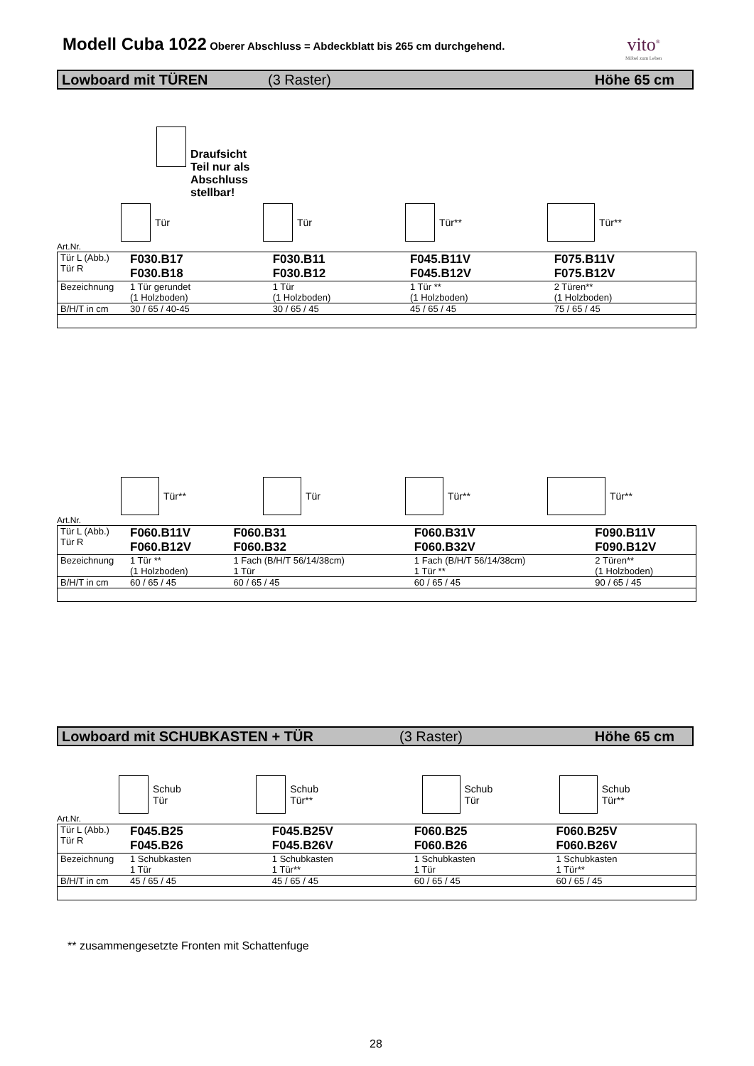Modell Cuba 1022 Oberer Abschluss = Abdeckblatt bis 265 cm durchgehend.
vito<sup>®</sup>
Möbel zum Leben
Lowboard mit TÜREN (3 Raster) Höhe 65 cm
Draufsicht
Teil nur als
Abschluss
stellbar!
Tür
Tür
Tür**
Tür**
Art.Nr.
| Tür L (Abb.) Tür R | F030.B17 F030.B18 | F030.B11 F030.B12 | F045.B11V F045.B12V | F075.B11V F075.B12V |
| Bezeichnung | 1 Tür gerundet (1 Holzboden) | 1 Tür (1 Holzboden) | 1 Tür ** (1 Holzboden) | 2 Türen** (1 Holzboden) |
| B/H/T in cm | 30 / 65 / 40-45 | 30 / 65 / 45 | 45 / 65 / 45 | 75 / 65 / 45 |
Tür**
Tür
Tür**
Tür**
Art.Nr.
| Tür L (Abb.) Tür R | F060.B11V F060.B12V | F060.B31 F060.B32 | F060.B31V F060.B32V | F090.B11V F090.B12V |
| Bezeichnung | 1 Tür ** (1 Holzboden) | 1 Fach (B/H/T 56/14/38cm) 1 Tür | 1 Fach (B/H/T 56/14/38cm) 1 Tür ** | 2 Türen** (1 Holzboden) |
| B/H/T in cm | 60 / 65 / 45 | 60 / 65 / 45 | 60 / 65 / 45 | 90 / 65 / 45 |
Lowboard mit SCHUBKASTEN + TÜR (3 Raster) Höhe 65 cm
Schub
Tür
Schub
Tür**
Schub
Tür
Schub
Tür**
Art.Nr.
| Tür L (Abb.) Tür R | F045.B25 F045.B26 | F045.B25V F045.B26V | F060.B25 F060.B26 | F060.B25V F060.B26V |
| Bezeichnung | 1 Schubkasten 1 Tür | 1 Schubkasten 1 Tür** | 1 Schubkasten 1 Tür | 1 Schubkasten 1 Tür** |
| B/H/T in cm | 45 / 65 / 45 | 45 / 65 / 45 | 60 / 65 / 45 | 60 / 65 / 45 |
** zusammengesetzte Fronten mit Schattenfuge
28